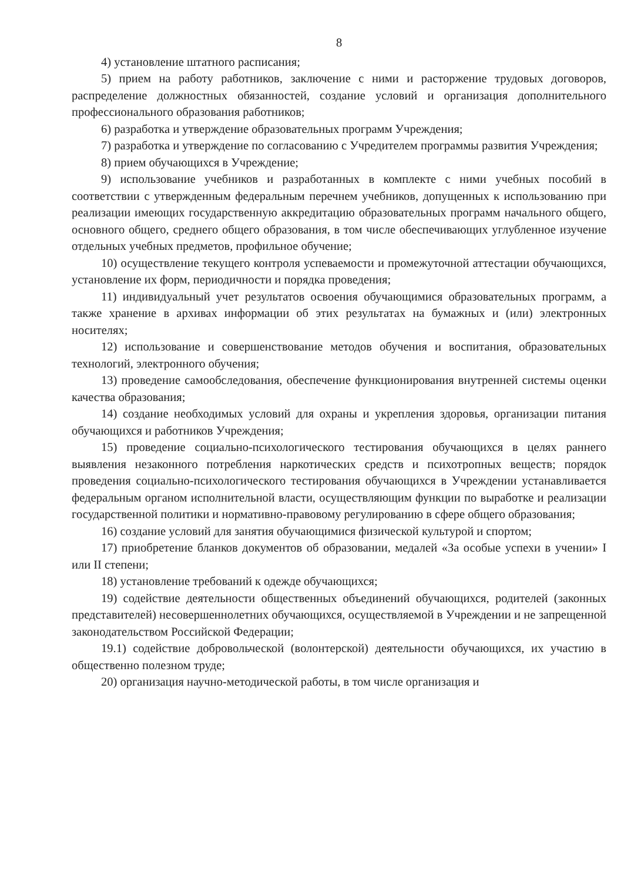8
4) установление штатного расписания;
5) прием на работу работников, заключение с ними и расторжение трудовых договоров, распределение должностных обязанностей, создание условий и организация дополнительного профессионального образования работников;
6) разработка и утверждение образовательных программ Учреждения;
7) разработка и утверждение по согласованию с Учредителем программы развития Учреждения;
8) прием обучающихся в Учреждение;
9) использование учебников и разработанных в комплекте с ними учебных пособий в соответствии с утвержденным федеральным перечнем учебников, допущенных к использованию при реализации имеющих государственную аккредитацию образовательных программ начального общего, основного общего, среднего общего образования, в том числе обеспечивающих углубленное изучение отдельных учебных предметов, профильное обучение;
10) осуществление текущего контроля успеваемости и промежуточной аттестации обучающихся, установление их форм, периодичности и порядка проведения;
11) индивидуальный учет результатов освоения обучающимися образовательных программ, а также хранение в архивах информации об этих результатах на бумажных и (или) электронных носителях;
12) использование и совершенствование методов обучения и воспитания, образовательных технологий, электронного обучения;
13) проведение самообследования, обеспечение функционирования внутренней системы оценки качества образования;
14) создание необходимых условий для охраны и укрепления здоровья, организации питания обучающихся и работников Учреждения;
15) проведение социально-психологического тестирования обучающихся в целях раннего выявления незаконного потребления наркотических средств и психотропных веществ; порядок проведения социально-психологического тестирования обучающихся в Учреждении устанавливается федеральным органом исполнительной власти, осуществляющим функции по выработке и реализации государственной политики и нормативно-правовому регулированию в сфере общего образования;
16) создание условий для занятия обучающимися физической культурой и спортом;
17) приобретение бланков документов об образовании, медалей «За особые успехи в учении» I или II степени;
18) установление требований к одежде обучающихся;
19) содействие деятельности общественных объединений обучающихся, родителей (законных представителей) несовершеннолетних обучающихся, осуществляемой в Учреждении и не запрещенной законодательством Российской Федерации;
19.1) содействие добровольческой (волонтерской) деятельности обучающихся, их участию в общественно полезном труде;
20) организация научно-методической работы, в том числе организация и